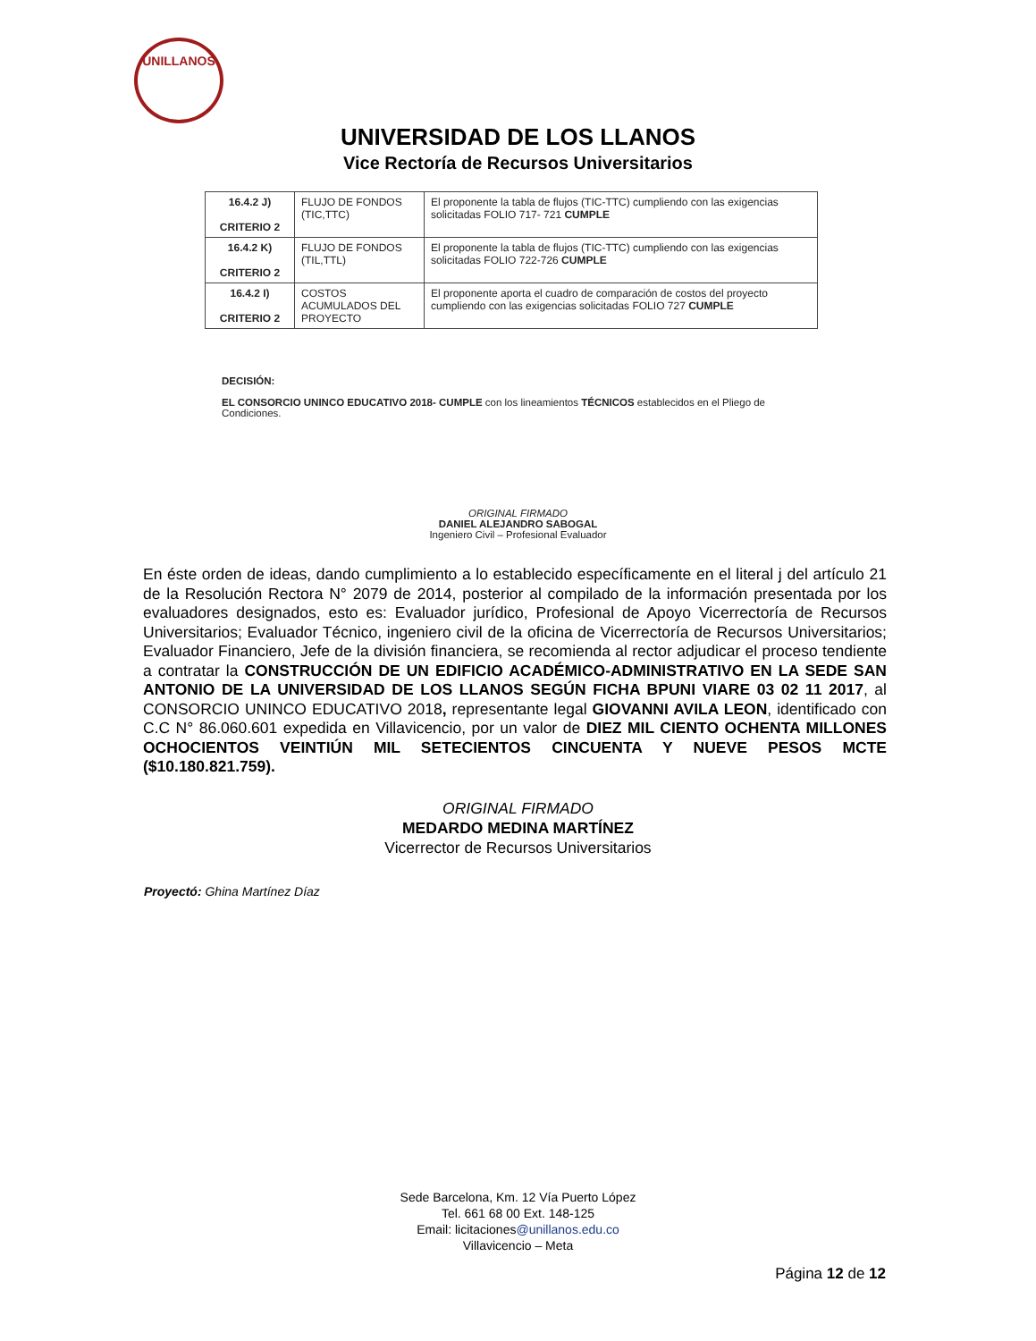UNILLANOS
UNIVERSIDAD DE LOS LLANOS
Vice Rectoría de Recursos Universitarios
| 16.4.2 J) CRITERIO 2 | FLUJO DE FONDOS (TIC,TTC) | El proponente la tabla de flujos (TIC-TTC) cumpliendo con las exigencias solicitadas FOLIO 717- 721 CUMPLE |
| 16.4.2 K) CRITERIO 2 | FLUJO DE FONDOS (TIL,TTL) | El proponente la tabla de flujos (TIC-TTC) cumpliendo con las exigencias solicitadas FOLIO 722-726 CUMPLE |
| 16.4.2 I) CRITERIO 2 | COSTOS ACUMULADOS DEL PROYECTO | El proponente aporta el cuadro de comparación de costos del proyecto cumpliendo con las exigencias solicitadas FOLIO 727 CUMPLE |
DECISIÓN:
EL CONSORCIO UNINCO EDUCATIVO 2018- CUMPLE con los lineamientos TÉCNICOS establecidos en el Pliego de Condiciones.
ORIGINAL FIRMADO
DANIEL ALEJANDRO SABOGAL
Ingeniero Civil – Profesional Evaluador
En éste orden de ideas, dando cumplimiento a lo establecido específicamente en el literal j del artículo 21 de la Resolución Rectora N° 2079 de 2014, posterior al compilado de la información presentada por los evaluadores designados, esto es: Evaluador jurídico, Profesional de Apoyo Vicerrectoría de Recursos Universitarios; Evaluador Técnico, ingeniero civil de la oficina de Vicerrectoría de Recursos Universitarios; Evaluador Financiero, Jefe de la división financiera, se recomienda al rector adjudicar el proceso tendiente a contratar la CONSTRUCCIÓN DE UN EDIFICIO ACADÉMICO-ADMINISTRATIVO EN LA SEDE SAN ANTONIO DE LA UNIVERSIDAD DE LOS LLANOS SEGÚN FICHA BPUNI VIARE 03 02 11 2017, al CONSORCIO UNINCO EDUCATIVO 2018, representante legal GIOVANNI AVILA LEON, identificado con C.C N° 86.060.601 expedida en Villavicencio, por un valor de DIEZ MIL CIENTO OCHENTA MILLONES OCHOCIENTOS VEINTIÚN MIL SETECIENTOS CINCUENTA Y NUEVE PESOS MCTE ($10.180.821.759).
ORIGINAL FIRMADO
MEDARDO MEDINA MARTÍNEZ
Vicerrector de Recursos Universitarios
Proyectó: Ghina Martínez Díaz
Sede Barcelona, Km. 12 Vía Puerto López
Tel. 661 68 00 Ext. 148-125
Email: licitaciones@unillanos.edu.co
Villavicencio – Meta
Página 12 de 12